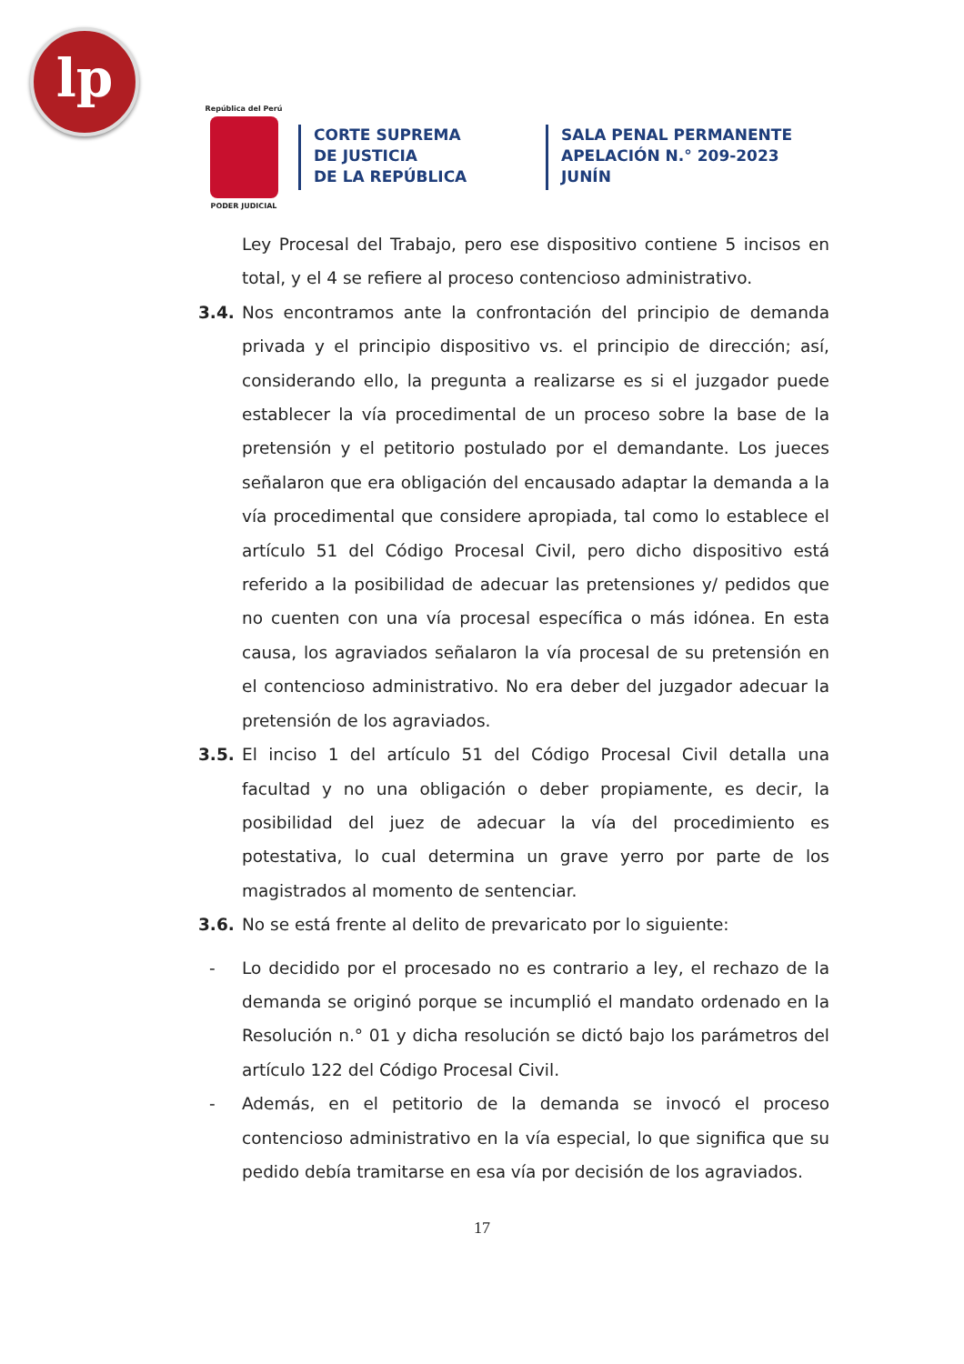lp
República del Perú
PODER JUDICIAL
CORTE SUPREMA
DE JUSTICIA
DE LA REPÚBLICA
SALA PENAL PERMANENTE
APELACIÓN N.° 209-2023
JUNÍN
Ley Procesal del Trabajo, pero ese dispositivo contiene 5 incisos en total, y el 4 se refiere al proceso contencioso administrativo.
3.4. Nos encontramos ante la confrontación del principio de demanda privada y el principio dispositivo vs. el principio de dirección; así, considerando ello, la pregunta a realizarse es si el juzgador puede establecer la vía procedimental de un proceso sobre la base de la pretensión y el petitorio postulado por el demandante. Los jueces señalaron que era obligación del encausado adaptar la demanda a la vía procedimental que considere apropiada, tal como lo establece el artículo 51 del Código Procesal Civil, pero dicho dispositivo está referido a la posibilidad de adecuar las pretensiones y/ pedidos que no cuenten con una vía procesal específica o más idónea. En esta causa, los agraviados señalaron la vía procesal de su pretensión en el contencioso administrativo. No era deber del juzgador adecuar la pretensión de los agraviados.
3.5. El inciso 1 del artículo 51 del Código Procesal Civil detalla una facultad y no una obligación o deber propiamente, es decir, la posibilidad del juez de adecuar la vía del procedimiento es potestativa, lo cual determina un grave yerro por parte de los magistrados al momento de sentenciar.
3.6. No se está frente al delito de prevaricato por lo siguiente:
- Lo decidido por el procesado no es contrario a ley, el rechazo de la demanda se originó porque se incumplió el mandato ordenado en la Resolución n.° 01 y dicha resolución se dictó bajo los parámetros del artículo 122 del Código Procesal Civil.
- Además, en el petitorio de la demanda se invocó el proceso contencioso administrativo en la vía especial, lo que significa que su pedido debía tramitarse en esa vía por decisión de los agraviados.
17